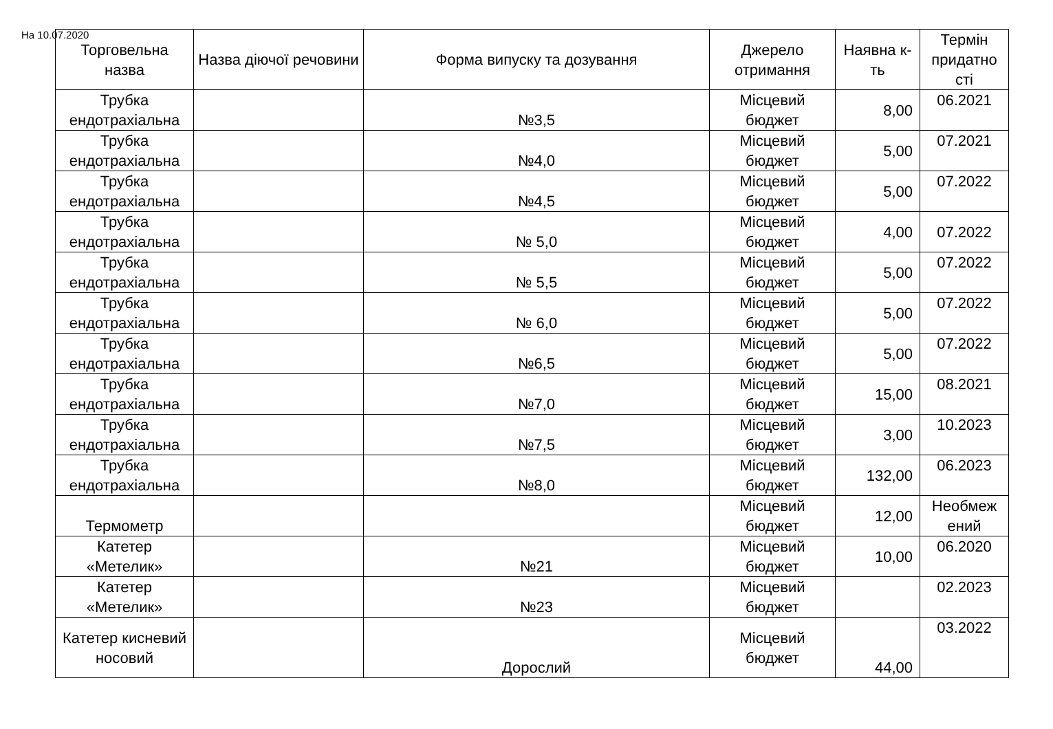На 10.07.2020
| Торговельна назва | Назва діючої речовини | Форма випуску та дозування | Джерело отримання | Наявна к-ть | Термін придатно сті |
| --- | --- | --- | --- | --- | --- |
| Трубка ендотрахіальна | | №3,5 | Місцевий бюджет | 8,00 | 06.2021 |
| Трубка ендотрахіальна | | №4,0 | Місцевий бюджет | 5,00 | 07.2021 |
| Трубка ендотрахіальна | | №4,5 | Місцевий бюджет | 5,00 | 07.2022 |
| Трубка ендотрахіальна | | № 5,0 | Місцевий бюджет | 4,00 | 07.2022 |
| Трубка ендотрахіальна | | № 5,5 | Місцевий бюджет | 5,00 | 07.2022 |
| Трубка ендотрахіальна | | № 6,0 | Місцевий бюджет | 5,00 | 07.2022 |
| Трубка ендотрахіальна | | №6,5 | Місцевий бюджет | 5,00 | 07.2022 |
| Трубка ендотрахіальна | | №7,0 | Місцевий бюджет | 15,00 | 08.2021 |
| Трубка ендотрахіальна | | №7,5 | Місцевий бюджет | 3,00 | 10.2023 |
| Трубка ендотрахіальна | | №8,0 | Місцевий бюджет | 132,00 | 06.2023 |
| Термометр | | | Місцевий бюджет | 12,00 | Необмеж ений |
| Катетер «Метелик» | | №21 | Місцевий бюджет | 10,00 | 06.2020 |
| Катетер «Метелик» | | №23 | Місцевий бюджет | | 02.2023 |
| Катетер кисневий носовий | | Дорослий | Місцевий бюджет | 44,00 | 03.2022 |